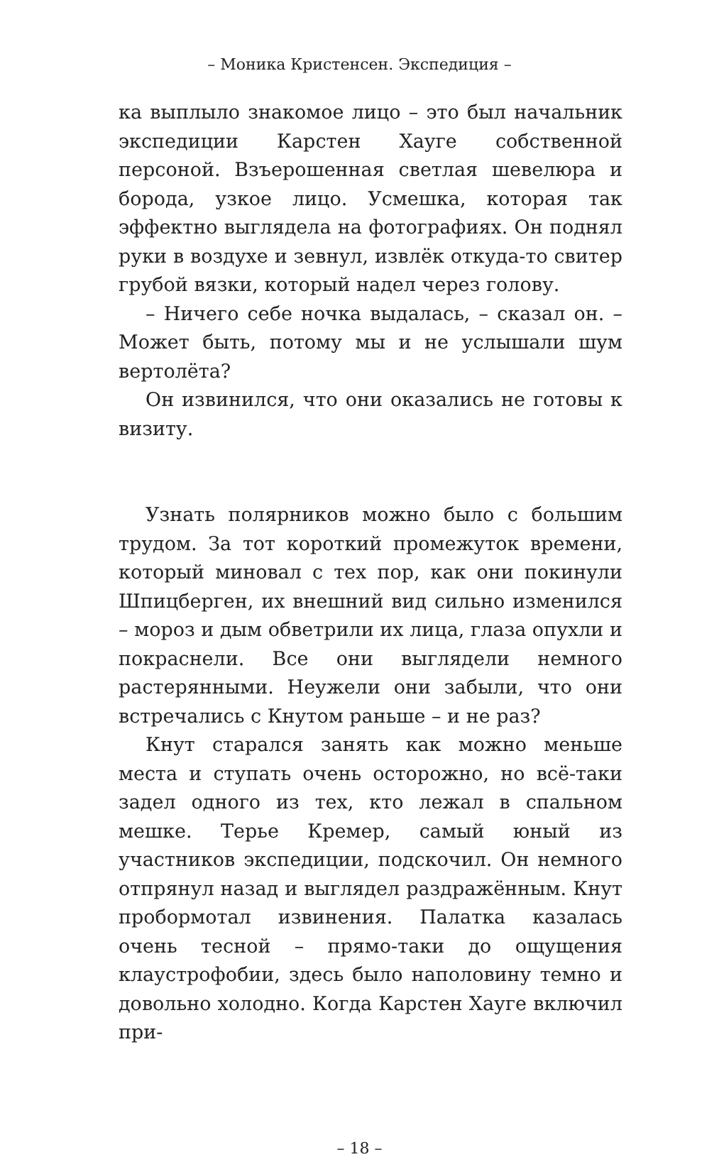– Моника Кристенсен. Экспедиция –
ка выплыло знакомое лицо – это был начальник экспедиции Карстен Хауге собственной персоной. Взъерошенная светлая шевелюра и борода, узкое лицо. Усмешка, которая так эффектно выглядела на фотографиях. Он поднял руки в воздухе и зевнул, извлёк откуда-то свитер грубой вязки, который надел через голову.
– Ничего себе ночка выдалась, – сказал он. – Может быть, потому мы и не услышали шум вертолёта?
Он извинился, что они оказались не готовы к визиту.
Узнать полярников можно было с большим трудом. За тот короткий промежуток времени, который миновал с тех пор, как они покинули Шпицберген, их внешний вид сильно изменился – мороз и дым обветрили их лица, глаза опухли и покраснели. Все они выглядели немного растерянными. Неужели они забыли, что они встречались с Кнутом раньше – и не раз?
Кнут старался занять как можно меньше места и ступать очень осторожно, но всё-таки задел одного из тех, кто лежал в спальном мешке. Терье Кремер, самый юный из участников экспедиции, подскочил. Он немного отпрянул назад и выглядел раздражённым. Кнут пробормотал извинения. Палатка казалась очень тесной – прямо-таки до ощущения клаустрофобии, здесь было наполовину темно и довольно холодно. Когда Карстен Хауге включил при-
– 18 –